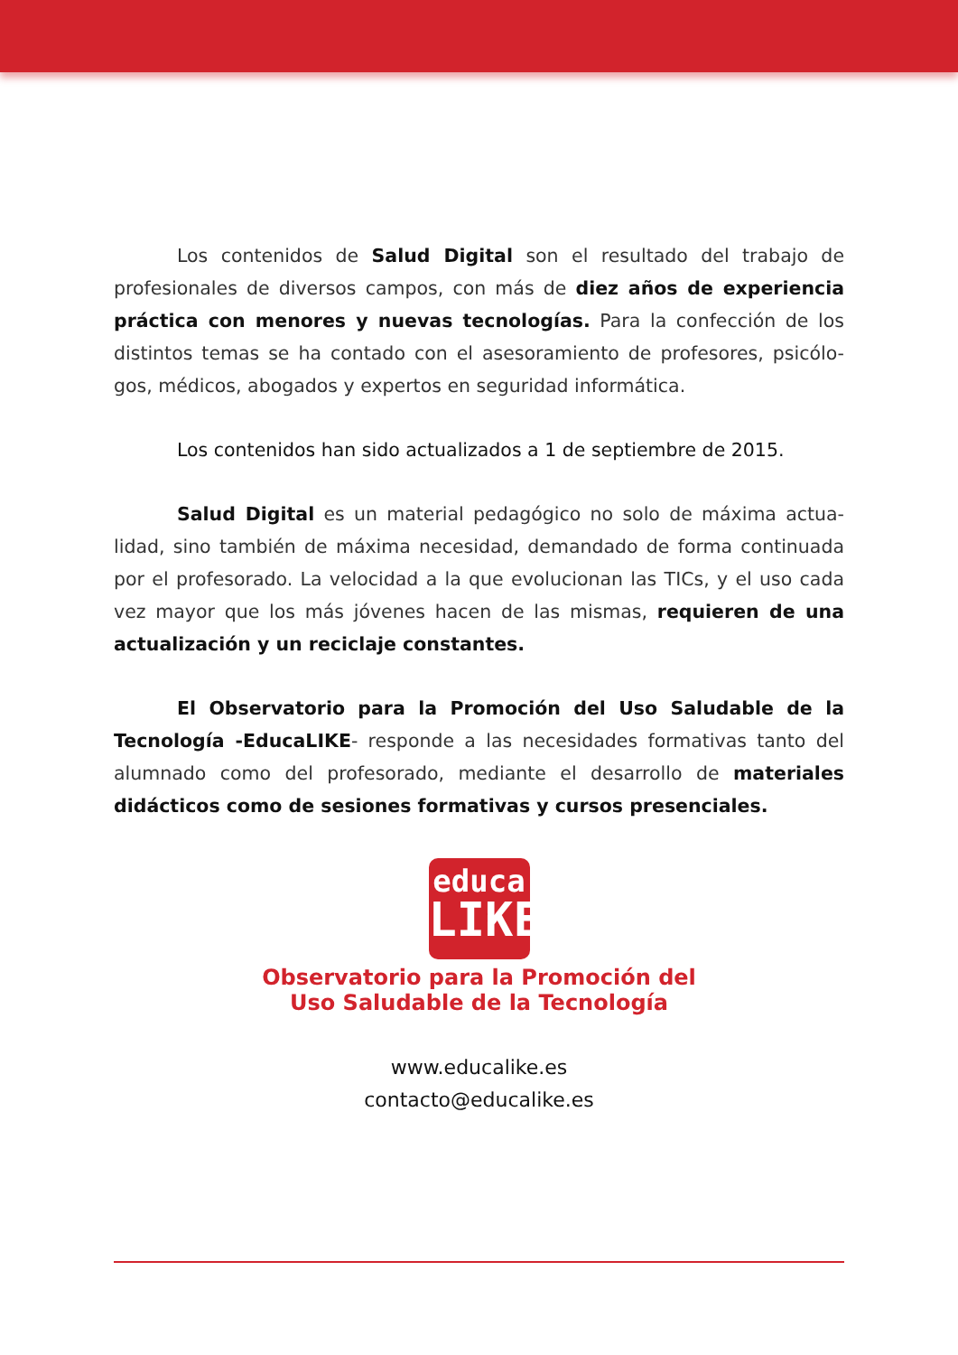Los contenidos de Salud Digital son el resultado del trabajo de profesionales de diversos campos, con más de diez años de experiencia práctica con menores y nuevas tecnologías. Para la confección de los distintos temas se ha contado con el asesoramiento de profesores, psicólo-gos, médicos, abogados y expertos en seguridad informática.
Los contenidos han sido actualizados a 1 de septiembre de 2015.
Salud Digital es un material pedagógico no solo de máxima actua-lidad, sino también de máxima necesidad, demandado de forma continuada por el profesorado. La velocidad a la que evolucionan las TICs, y el uso cada vez mayor que los más jóvenes hacen de las mismas, requieren de una actualización y un reciclaje constantes.
El Observatorio para la Promoción del Uso Saludable de la Tecnología -EducaLIKE- responde a las necesidades formativas tanto del alumnado como del profesorado, mediante el desarrollo de materiales didácticos como de sesiones formativas y cursos presenciales.
educa
LIKE
Observatorio para la Promoción del
Uso Saludable de la Tecnología
www.educalike.es
contacto@educalike.es